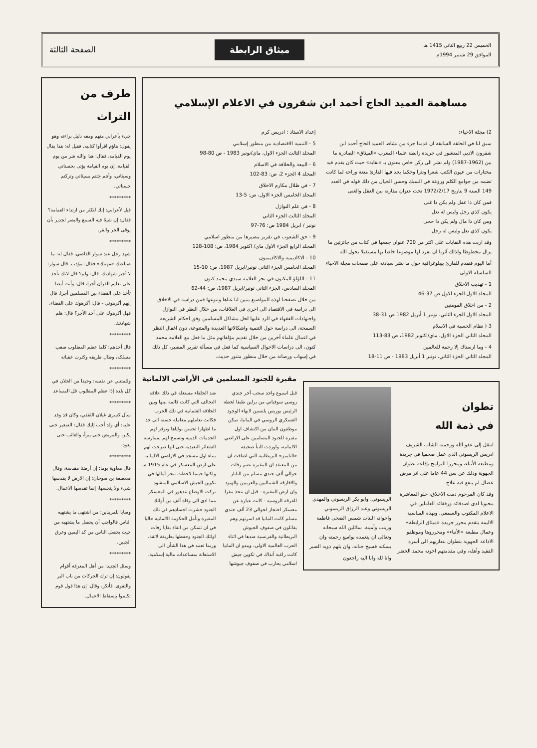الخميس 22 ربيع الثاني 1415 هـ
الموافق 29 شتنبر 1994م
ميثاق الرابطة
الصفحة الثالثة
مساهمة العميد الحاج أحمد ابن شقرون في الاعلام الإسلامي
2) مجلة الاحياء:
سبق لنا في الحلقة السابقة ان قدمنا جزء من نشاط العميد الحاج أحمد ابن شقرون الادبي المنشور في جريدة رابطة علماء المغرب «الميثاق» الصادرة ما بين (1962-1987) ولم نشر الى ركن خاص معنون بـ «نقاية» حيث كان يقدم فيه مختارات من عيون الكتب شعرا ونثرا وحكما يجد فيها القارئ متعة وراحة لما كانت تضمه من جوامع الكلم وروعة في السبك وحسن الخيال من ذلك قوله في العدد 149 السنة 9 بتاريخ 1972/2/17 تحت عنوان مقارنة بين العقل والغنى
فمن كان ذا عقل ولم يكن ذا غنى
يكون كذي رجل وليس له نعل
ومن كان ذا مال ولم يكن ذا حجى
يكون كذي نعل وليس له رجل
وقد اربت هذه النقابات على اكثر من 700 عنوان جمعها في كتاب من جائزتين ما يزال مخطوطا ولذلك آثرنا ان نفرد لها موضوعا خاصا بها مستقبلا بحول الله
أما اليوم فنقدم للقارئ بيبلوغرافية حول ما نشر سيادته على صفحات مجلة الاحياء السلسلة الاولى
1 - تهذيب الاخلاق
المجلد الاول الجزء الاول ص 37-46
2 - من اخلاق المومنين
المجلد الاول الجزء الثاني، نونبر 1 أبريل 1982 ص 31-38
3 ( نظام الحسبة في الاسلام
المجلد الثاني الجزء الاول، ماي/اكتوبر 1982، ص 83-113
4 - وما ارسناك إلا رحمة للعالمين
المجلد الثاني الجزء الثاني، نونبر 1 أبريل 1983 - ص 11-18
إعداد الاستاذ : ادريس كرم
5 - التنمية الاقتصادية من منظور إسلامي
المجلد الثالث الجزء الاول، ماي/نونبر 1983 - ص 80-98
6 - البيعة والخلافة في الاسلام
المجلد 4 الجزء 2، ص: 83-102
7 - في ظلال مكارم الاخلاق
المجلد الخامس الجزء الاول، ص: 5-13
8 - في علم النوازل
المجلد الثالث الجزء الثاني
نونبر / ابريل 1984 ص: 76-97
9 - حق الشعوب في تقرير مصيرها من منظور اسلامي
المجلد الرابع الجزء الاول ماي/ اكتوبر 1984، ص: 108-128
10 - الاكاديمية والاكاديميون
المجلد الخامس الجزء الثاني نونبر/ابريل 1987، ص: 10-15
11 - اللؤلؤ المكنون في بحر العلامة سيدي محمد كنون
المجلد السادس، الجزء الثاني نونبر/ابريل 1987، ص: 44-62
من خلال تصفحنا لهذه المواضيع يتبين لنا غناها وتنوعها فمن دراسة في الاخلاق الى دراسة في الاقتصاد الى اخرى في العلاقات، من خلال النظر في النوازل واجتهادات الفقهاء في الرد عليها لحل مشاكل المسلمين وفق احكام الشريعة السمحة، الى دراسة حول التنمية واشكالاتها العديدة والمتنوعة، دون اغفال النظر في اعمال علماء آخرين من خلال تقديم مؤلفاتهم مثل ما فعل مع العلامة محمد كنون، الى دراسات الاحوال السياسية كما فعل في مسألة تقرير المصير، كل ذلك في إسهاب ورصانة من خلال منظور متنور حديث.
تطوان
في ذمة الله
انتقل إلى عفو الله ورحمته الشاب الشريف ادريس الريسوني الذي عمل صحفيا في جريدة ومطبعة الأنباء، ومحررا للبرامج بإذاعة تطوان الجهوية وذلك عن سن 44 عاما على اثر مرض عضال لم ينفع فيه علاج
وقد كان المرحوم دمث الاخلاق، حلو المعاشرة محبوبا لدى اصدقائه ورفقائه العاملين في الاعلام المكتوب والسمعي. وبهذه المناسبة الاليمة يتقدم محرر جريدة «ميثاق الرابطة» وعمال مطبعة «الأنباء» ومحرروها وموظفو الاذاعة الجهوية بتطوان بتعازيهم الى أسرة الفقيد وأهله، وفي مقدمتهم اخوته محمد الخضر
الريسوني، وابو بكر الريسوني والمهدي الريسوني وعبد الرزاق الريسوني واخواته البنات شمس الضحى فاطمة وزينب وأمينة. سائلين الله سبحانه وتعالى ان يتغمده بواسع رحمته وان يسكنه فسيح جنانه، وان يلهم ذويه الصبر
وانا لله وانا اليه راجعون
مقبرة للجنود المسلمين في الأراضي الالمانية
قبل اسبوع واحد سحب آخر جندي روسي سوفياتي من برلين طبقا لخطة الرئيس بوريس يلتسين لانهاء الوجود العسكري الروسي في المانيا، تمكن موظفون المان من اكتشاف اول مقبرة للجنود المسلمين على الاراضي الالمانية، واوردت النبأ صحيفة «التايمز» البريطانية التي اضافت ان من المعتقد ان المقبرة تضم رفات حوالي ألف جندي مسلم من التاتار والافارقة الشماليين والغربيين والهنود وان ارض المقبرة - قبل ان تتخذ مقرا للفرقة الروسية - كانت عبارة عن معسكر احتجاز لحوالي 23 ألف جندي مسلم كانت المانيا قد اسرتهم وهم يقاتلون في صفوف الجيوش البريطانية والفرنسية ضدها في اثناء الحرب العالمية الاولى، ويبدو ان المانيا كانت راغبة آنذاك في تكوين جيش اسلامي يحارب في صفوف جيوشها ضد الحلفاء مستغلة في ذلك علاقة التحالف التي كانت قائمة بينها وبين الخلافة العثمانية في تلك الحرب فكانت تعاملهم معاملة حسنة الى حد ما اظهارا لحسن نواياها وتوفر لهم الخدمات الدينية وتسمح لهم بممارسة الشعائر التعبدية حتى انها صرحت لهم ببناء اول مسجد في الاراضي الالمانية على ارض المعسكر في عام 1915 م. ولكنها حينما لاحظت تبخر آمالها في تكوين الجيش الاسلامي المنشود تركت الاوضاع تتدهور في المعسكر مما ادى الى وفاة ألف من أولئك الجنود حشرت اجسادهم في تلك المقبرة وتأمل الحكومة الالمانية حاليا في ان تتمكن من انقاذ بقايا رفات اولئك الجنود وحفظها بطريقة لائقة، وربما تعمد في هذا الشأن الى الاستعانة بمساعدات مالية إسلامية.
طرف من التراث
جيء بأعرابي متهم ومعه دليل براءته وهو يقول: هاؤم اقرأوا كتابيه. فقيل له: هذا يقال يوم القيامة، فقال: هذا والله شر من يوم القيامة، إن يوم القيامة يؤتى بحسناتي وسيئاتي، وأنتم جئتم بسيئاتي وتركتم حسناتي.
*********
قيل لأعرابي: إنك لتكثر من ارتداء العمامة؟ فقال: إن شيئا فيه السمع والبصر لجدير بأن يوقى الحر والقر.
*********
شهد رجل عند سوار القاضي، فقال له: ما صناعتك «مهنتك» فقال: مؤدب. قال سوار: لا أجيز شهادتك، قال: ولم؟ قال لانك تأخذ على تعليم القرآن أجرا، قال: وأنت أيضا تأخذ على القضاء بين المسلمين أجرا. قال إنهم أكرهوني - قال: أكرهوك على القضاء، فهل أكرهوك على أخذ الأجر؟ قال: هلم شهادتك.
*********
قال أحدهم: كلما عظم المطلوب صعب مسلكه، وطال طريقه وكثرت عقباته
*********
وللمتنبي عن نفسه: وحيدا من الخلان في كل بلدة إذا عظم المطلوب قل المساعد
*********
سأل كسرى غيلان الثقفي، وكان قد وفد عليه: أي ولد أحب إليك فقال: الصغير حتى يكبر، والمريض حتى يبرأ، والغائب حتى يعود.
*********
قال معاوية يوما: إن أرضنا مقدسة، وقال صعصعة بن صوحان: إن الارض لا يقدسها شيء ولا ينجسها، إنما تقدسها الاعمال.
*********
وصايا للمريدين: من اشتهى ما يشتهيه الناس فالواجب أن يحصل ما يشتهيه من حيث يحصل الناس من كد اليمين وعرق الجبين.
*********
وسئل الجنيد: من أهل المعرفة أقوام يقولون: إن ترك الحركات من باب البر والتقوى، فأنكر، وقال: إن هذا قول قوم تكلموا بإسقاط الاعمال.